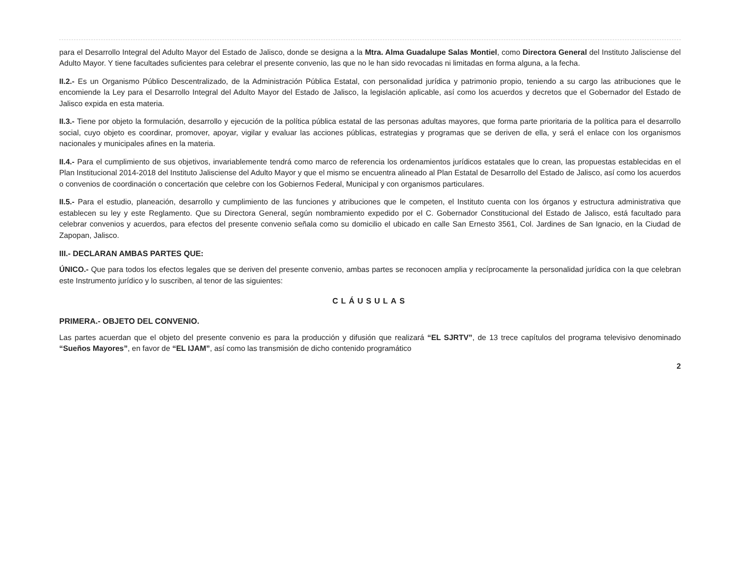para el Desarrollo Integral del Adulto Mayor del Estado de Jalisco, donde se designa a la Mtra. Alma Guadalupe Salas Montiel, como Directora General del Instituto Jalisciense del Adulto Mayor. Y tiene facultades suficientes para celebrar el presente convenio, las que no le han sido revocadas ni limitadas en forma alguna, a la fecha.
II.2.- Es un Organismo Público Descentralizado, de la Administración Pública Estatal, con personalidad jurídica y patrimonio propio, teniendo a su cargo las atribuciones que le encomiende la Ley para el Desarrollo Integral del Adulto Mayor del Estado de Jalisco, la legislación aplicable, así como los acuerdos y decretos que el Gobernador del Estado de Jalisco expida en esta materia.
II.3.- Tiene por objeto la formulación, desarrollo y ejecución de la política pública estatal de las personas adultas mayores, que forma parte prioritaria de la política para el desarrollo social, cuyo objeto es coordinar, promover, apoyar, vigilar y evaluar las acciones públicas, estrategias y programas que se deriven de ella, y será el enlace con los organismos nacionales y municipales afines en la materia.
II.4.- Para el cumplimiento de sus objetivos, invariablemente tendrá como marco de referencia los ordenamientos jurídicos estatales que lo crean, las propuestas establecidas en el Plan Institucional 2014-2018 del Instituto Jalisciense del Adulto Mayor y que el mismo se encuentra alineado al Plan Estatal de Desarrollo del Estado de Jalisco, así como los acuerdos o convenios de coordinación o concertación que celebre con los Gobiernos Federal, Municipal y con organismos particulares.
II.5.- Para el estudio, planeación, desarrollo y cumplimiento de las funciones y atribuciones que le competen, el Instituto cuenta con los órganos y estructura administrativa que establecen su ley y este Reglamento. Que su Directora General, según nombramiento expedido por el C. Gobernador Constitucional del Estado de Jalisco, está facultado para celebrar convenios y acuerdos, para efectos del presente convenio señala como su domicilio el ubicado en calle San Ernesto 3561, Col. Jardines de San Ignacio, en la Ciudad de Zapopan, Jalisco.
III.- DECLARAN AMBAS PARTES QUE:
ÚNICO.- Que para todos los efectos legales que se deriven del presente convenio, ambas partes se reconocen amplia y recíprocamente la personalidad jurídica con la que celebran este Instrumento jurídico y lo suscriben, al tenor de las siguientes:
CLÁUSULAS
PRIMERA.- OBJETO DEL CONVENIO.
Las partes acuerdan que el objeto del presente convenio es para la producción y difusión que realizará “EL SJRTV”, de 13 trece capítulos del programa televisivo denominado “Sueños Mayores”, en favor de “EL IJAM”, así como las transmisión de dicho contenido programático
2